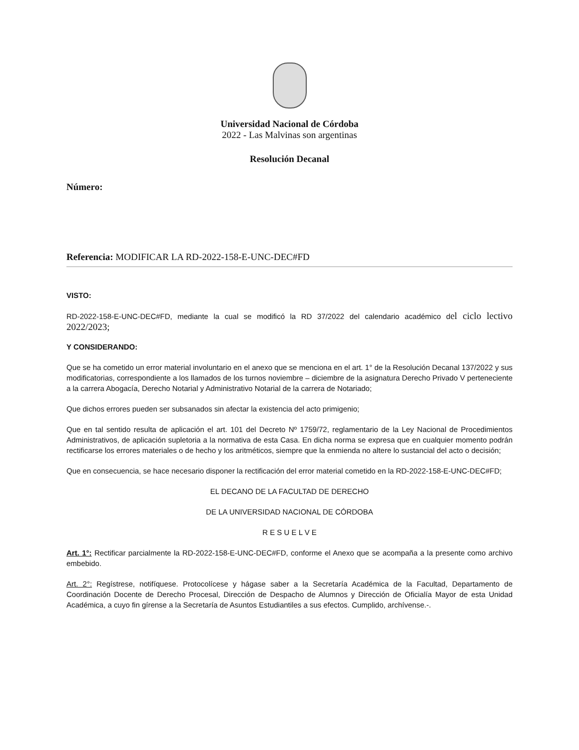Universidad Nacional de Córdoba
2022 - Las Malvinas son argentinas
Resolución Decanal
Número:
Referencia: MODIFICAR LA RD-2022-158-E-UNC-DEC#FD
VISTO:
RD-2022-158-E-UNC-DEC#FD, mediante la cual se modificó la RD 37/2022 del calendario académico del ciclo lectivo 2022/2023;
Y CONSIDERANDO:
Que se ha cometido un error material involuntario en el anexo que se menciona en el art. 1° de la Resolución Decanal 137/2022 y sus modificatorias, correspondiente a los llamados de los turnos noviembre – diciembre de la asignatura Derecho Privado V perteneciente a la carrera Abogacía, Derecho Notarial y Administrativo Notarial de la carrera de Notariado;
Que dichos errores pueden ser subsanados sin afectar la existencia del acto primigenio;
Que en tal sentido resulta de aplicación el art. 101 del Decreto Nº 1759/72, reglamentario de la Ley Nacional de Procedimientos Administrativos, de aplicación supletoria a la normativa de esta Casa. En dicha norma se expresa que en cualquier momento podrán rectificarse los errores materiales o de hecho y los aritméticos, siempre que la enmienda no altere lo sustancial del acto o decisión;
Que en consecuencia, se hace necesario disponer la rectificación del error material cometido en la RD-2022-158-E-UNC-DEC#FD;
EL DECANO DE LA FACULTAD DE DERECHO
DE LA UNIVERSIDAD NACIONAL DE CÓRDOBA
R E S U E L V E
Art. 1°: Rectificar parcialmente la RD-2022-158-E-UNC-DEC#FD, conforme el Anexo que se acompaña a la presente como archivo embebido.
Art. 2°: Regístrese, notifíquese. Protocolícese y hágase saber a la Secretaría Académica de la Facultad, Departamento de Coordinación Docente de Derecho Procesal, Dirección de Despacho de Alumnos y Dirección de Oficialía Mayor de esta Unidad Académica, a cuyo fin gírense a la Secretaría de Asuntos Estudiantiles a sus efectos. Cumplido, archívense.-.